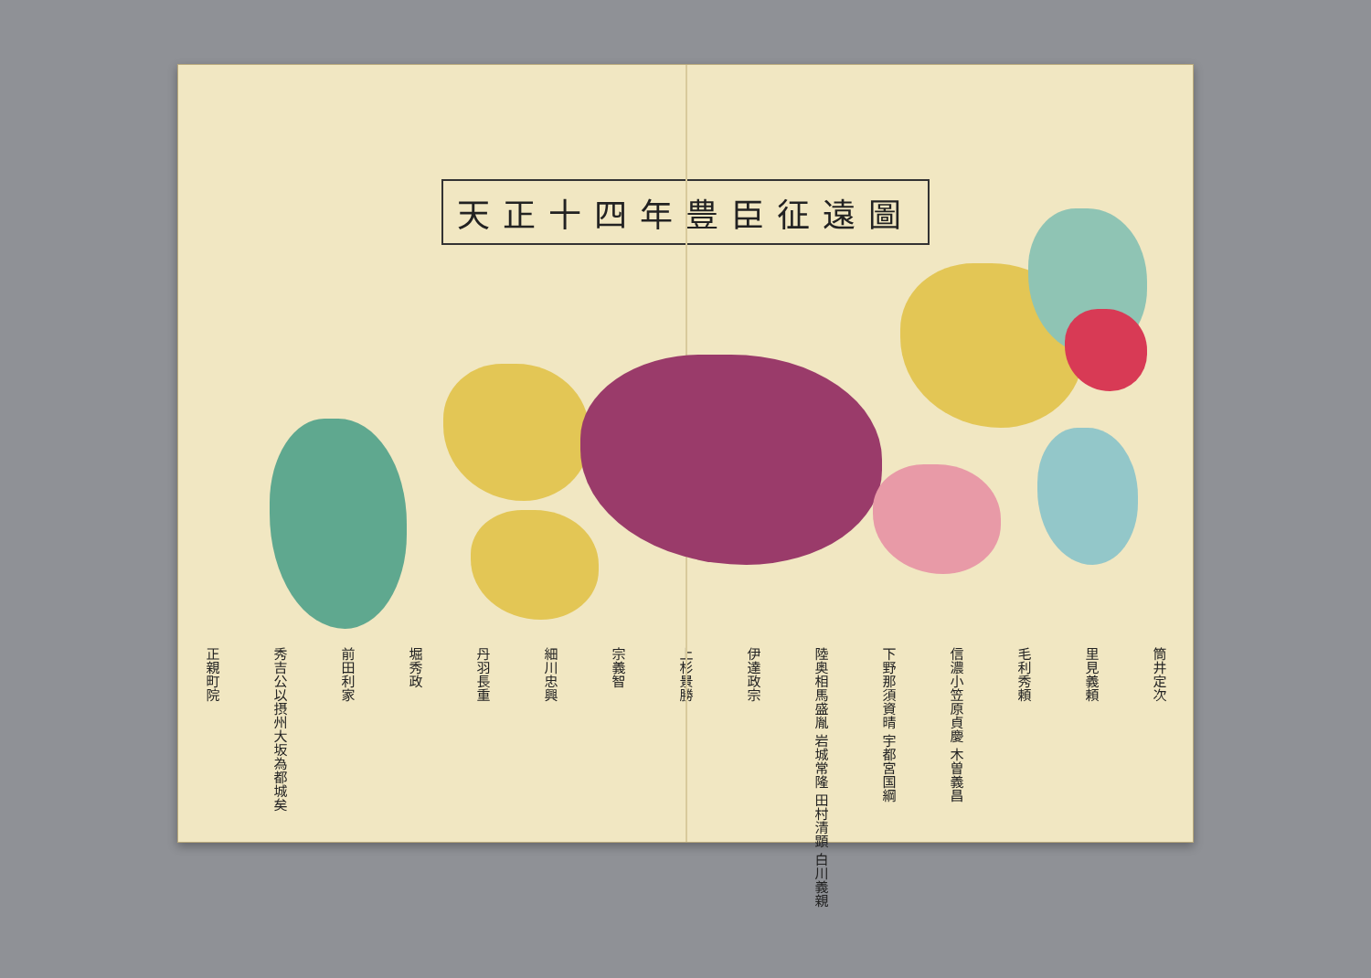天正十四年豊臣征遠圖
正親町院
秀吉公以摂州大坂為都城矣
前田利家
堀秀政
丹羽長重
細川忠興
宗義智
上杉景勝
伊達政宗
陸奥相馬盛胤 岩城常隆 田村清顕 白川義親
下野那須資晴 宇都宮国綱
信濃小笠原貞慶 木曽義昌
毛利秀頼
里見義頼
筒井定次